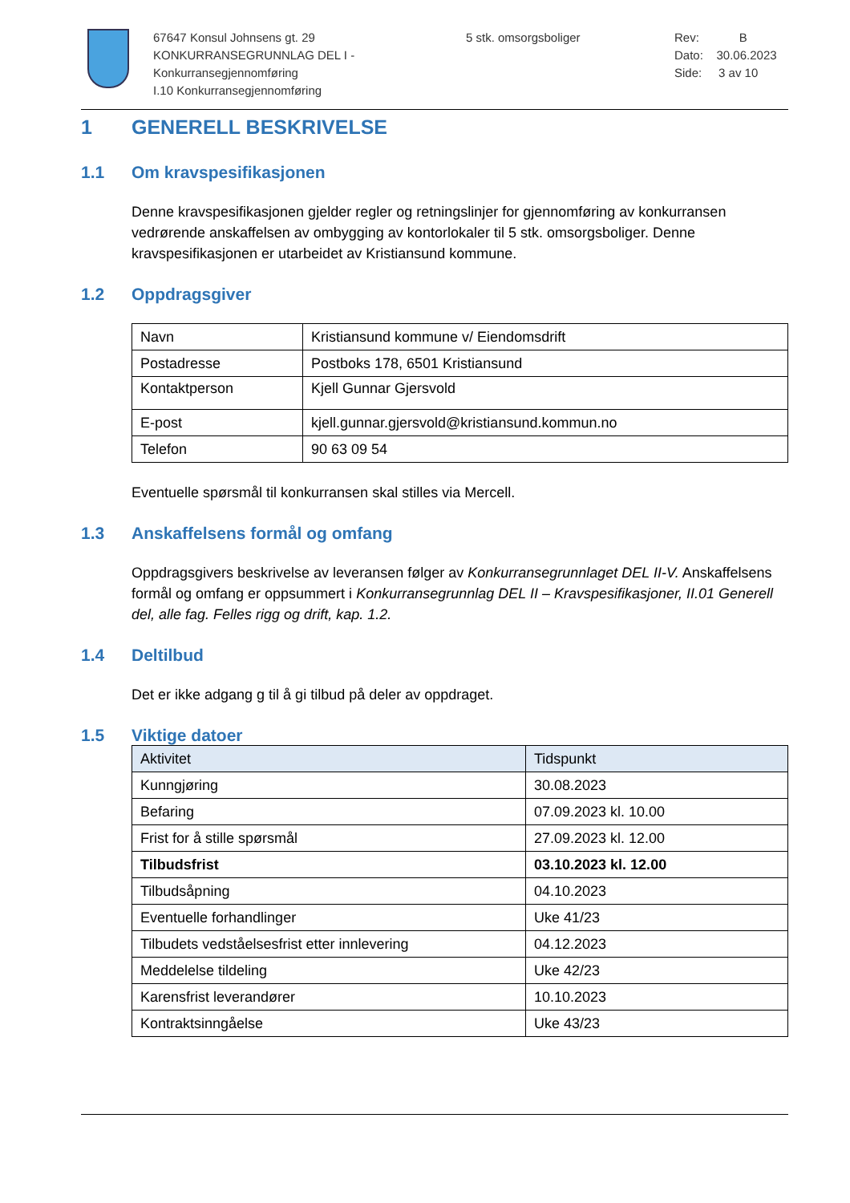67647 Konsul Johnsens gt. 29
KONKURRANSEGRUNNLAG DEL I - Konkurransegjennomføring
I.10 Konkurransegjennomføring
5 stk. omsorgsboliger Rev: B
Dato: 30.06.2023
Side: 3 av 10
1 GENERELL BESKRIVELSE
1.1 Om kravspesifikasjonen
Denne kravspesifikasjonen gjelder regler og retningslinjer for gjennomføring av konkurransen vedrørende anskaffelsen av ombygging av kontorlokaler til 5 stk. omsorgsboliger. Denne kravspesifikasjonen er utarbeidet av Kristiansund kommune.
1.2 Oppdragsgiver
| Navn | Kristiansund kommune v/ Eiendomsdrift |
| Postadresse | Postboks 178, 6501 Kristiansund |
| Kontaktperson | Kjell Gunnar Gjersvold |
| E-post | kjell.gunnar.gjersvold@kristiansund.kommun.no |
| Telefon | 90 63 09 54 |
Eventuelle spørsmål til konkurransen skal stilles via Mercell.
1.3 Anskaffelsens formål og omfang
Oppdragsgivers beskrivelse av leveransen følger av Konkurransegrunnlaget DEL II-V. Anskaffelsens formål og omfang er oppsummert i Konkurransegrunnlag DEL II – Kravspesifikasjoner, II.01 Generell del, alle fag. Felles rigg og drift, kap. 1.2.
1.4 Deltilbud
Det er ikke adgang g til å gi tilbud på deler av oppdraget.
1.5 Viktige datoer
| Aktivitet | Tidspunkt |
| --- | --- |
| Kunngjøring | 30.08.2023 |
| Befaring | 07.09.2023 kl. 10.00 |
| Frist for å stille spørsmål | 27.09.2023 kl. 12.00 |
| Tilbudsfrist | 03.10.2023 kl. 12.00 |
| Tilbudsåpning | 04.10.2023 |
| Eventuelle forhandlinger | Uke 41/23 |
| Tilbudets vedståelsesfrist etter innlevering | 04.12.2023 |
| Meddelelse tildeling | Uke 42/23 |
| Karensfrist leverandører | 10.10.2023 |
| Kontraktsinngåelse | Uke 43/23 |